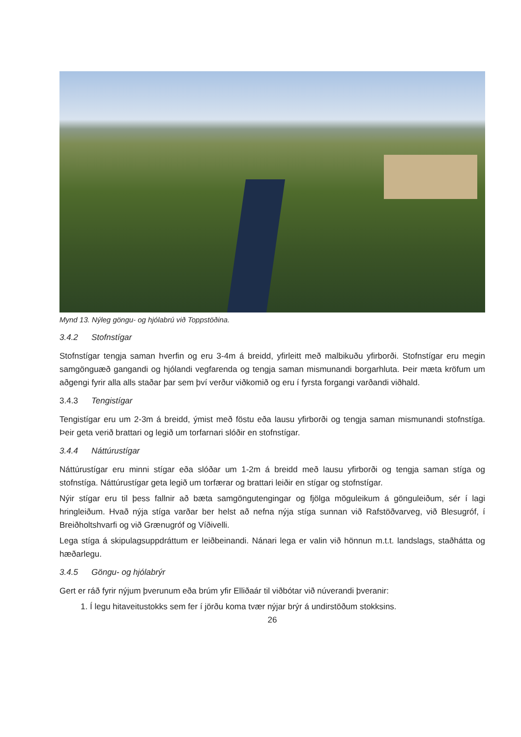Mynd 13. Nýleg göngu- og hjólabrú við Toppstöðina.
3.4.2 Stofnstígar
Stofnstígar tengja saman hverfin og eru 3-4m á breidd, yfirleitt með malbikuðu yfirborði. Stofnstígar eru megin samgönguæð gangandi og hjólandi vegfarenda og tengja saman mismunandi borgarhluta. Þeir mæta kröfum um aðgengi fyrir alla alls staðar þar sem því verður viðkomið og eru í fyrsta forgangi varðandi viðhald.
3.4.3 Tengistígar
Tengistígar eru um 2-3m á breidd, ýmist með föstu eða lausu yfirborði og tengja saman mismunandi stofnstíga. Þeir geta verið brattari og legið um torfarnari slóðir en stofnstígar.
3.4.4 Náttúrustígar
Náttúrustígar eru minni stígar eða slóðar um 1-2m á breidd með lausu yfirborði og tengja saman stíga og stofnstíga. Náttúrustígar geta legið um torfærar og brattari leiðir en stígar og stofnstígar.
Nýir stígar eru til þess fallnir að bæta samgöngutengingar og fjölga möguleikum á gönguleiðum, sér í lagi hringleiðum. Hvað nýja stíga varðar ber helst að nefna nýja stíga sunnan við Rafstöðvarveg, við Blesugróf, í Breiðholtshvarfi og við Grænugróf og Víðivelli.
Lega stíga á skipulagsuppdráttum er leiðbeinandi. Nánari lega er valin við hönnun m.t.t. landslags, staðhátta og hæðarlegu.
3.4.5 Göngu- og hjólabrýr
Gert er ráð fyrir nýjum þverunum eða brúm yfir Elliðaár til viðbótar við núverandi þveranir:
1. Í legu hitaveitustokks sem fer í jörðu koma tvær nýjar brýr á undirstöðum stokksins.
26